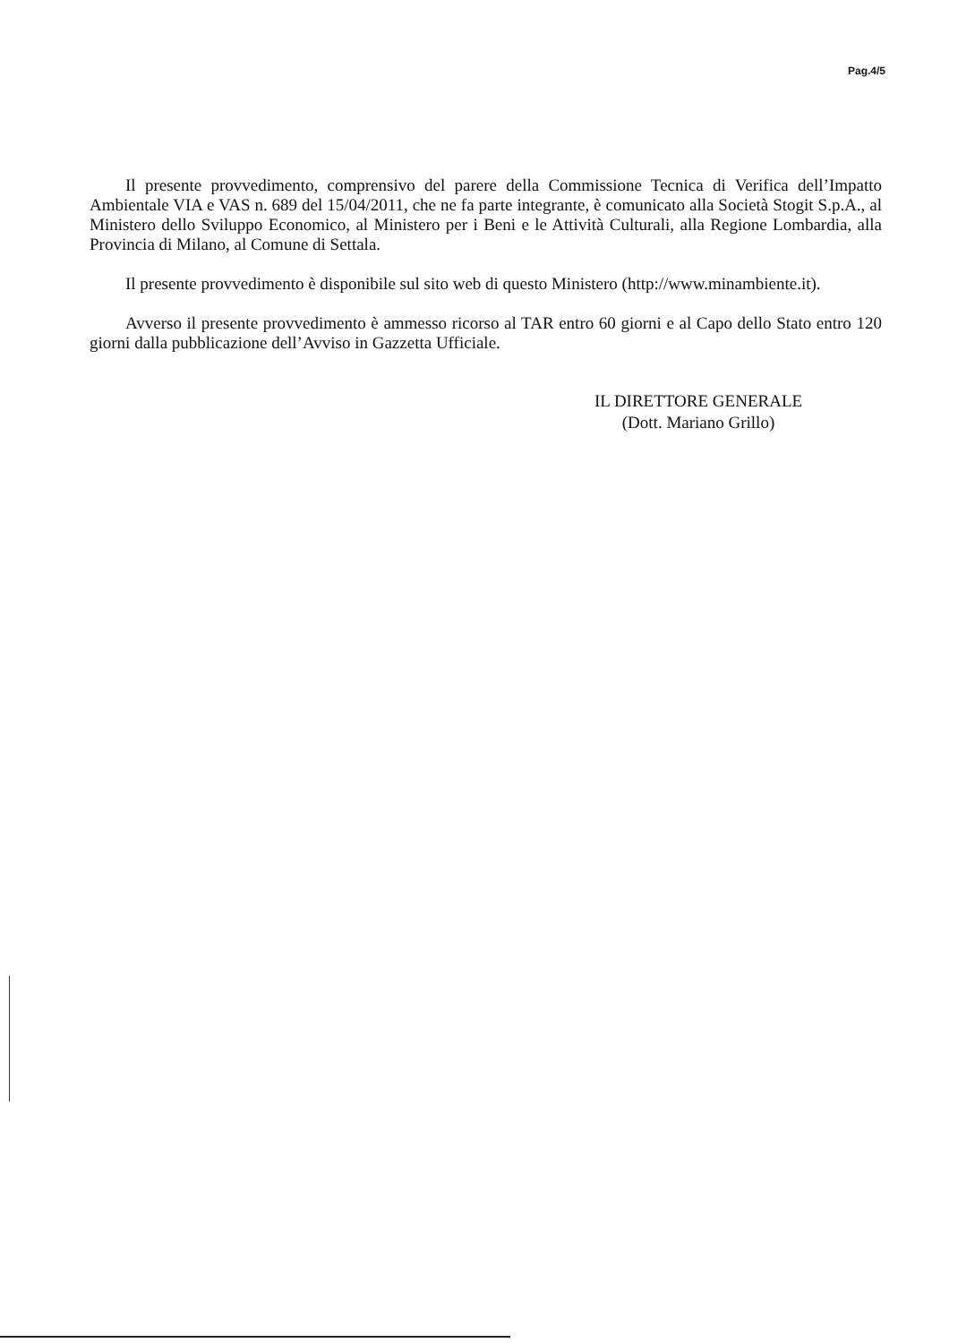Pag.4/5
Il presente provvedimento, comprensivo del parere della Commissione Tecnica di Verifica dell’Impatto Ambientale VIA e VAS n. 689 del 15/04/2011, che ne fa parte integrante, è comunicato alla Società Stogit S.p.A., al Ministero dello Sviluppo Economico, al Ministero per i Beni e le Attività Culturali, alla Regione Lombardia, alla Provincia di Milano, al Comune di Settala.
Il presente provvedimento è disponibile sul sito web di questo Ministero (http://www.minambiente.it).
Avverso il presente provvedimento è ammesso ricorso al TAR entro 60 giorni e al Capo dello Stato entro 120 giorni dalla pubblicazione dell’Avviso in Gazzetta Ufficiale.
IL DIRETTORE GENERALE
(Dott. Mariano Grillo)